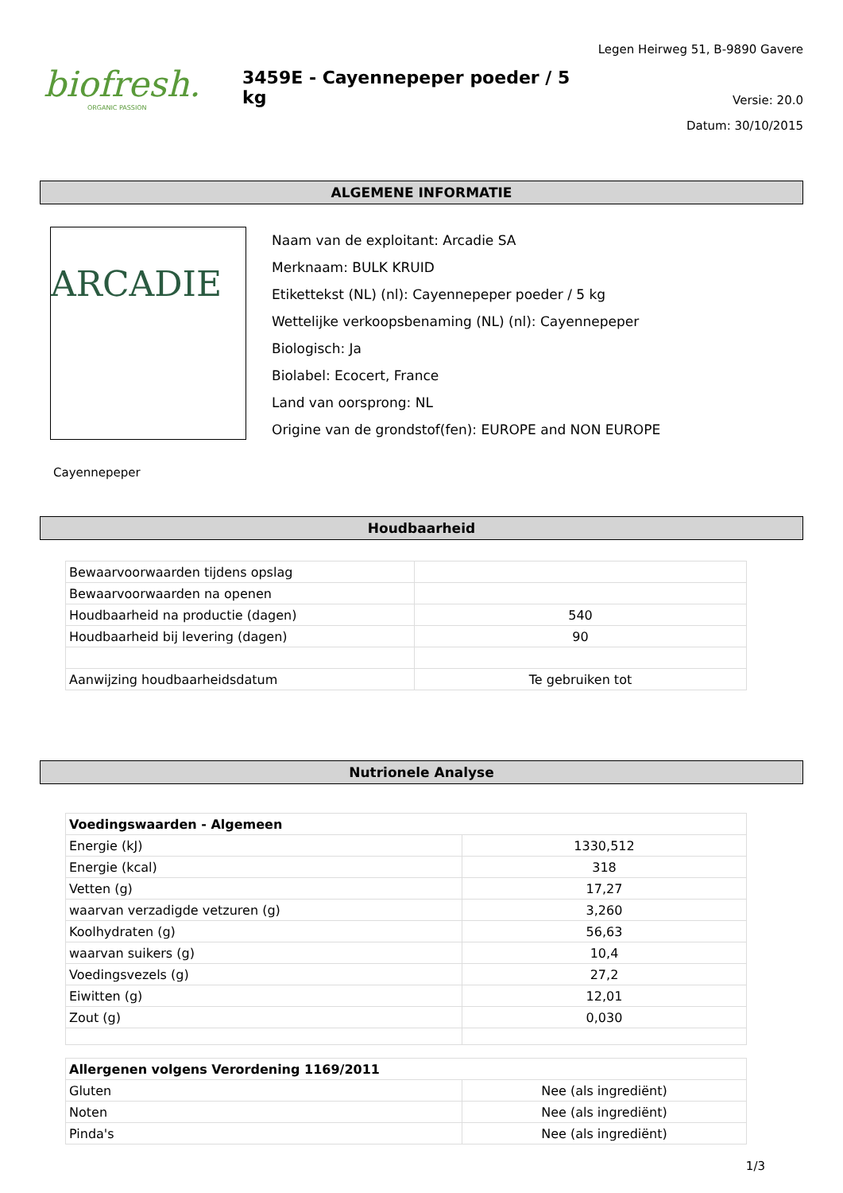biofresh.
ORGANIC PASSION
3459E - Cayennepeper poeder / 5 kg
Legen Heirweg 51, B-9890 Gavere
Versie: 20.0
Datum: 30/10/2015
ALGEMENE INFORMATIE
ARCADIE
Naam van de exploitant: Arcadie SA
Merknaam: BULK KRUID
Etikettekst (NL) (nl): Cayennepeper poeder / 5 kg
Wettelijke verkoopsbenaming (NL) (nl): Cayennepeper
Biologisch: Ja
Biolabel: Ecocert, France
Land van oorsprong: NL
Origine van de grondstof(fen): EUROPE and NON EUROPE
Cayennepeper
Houdbaarheid
| Bewaarvoorwaarden tijdens opslag | |
| Bewaarvoorwaarden na openen | |
| Houdbaarheid na productie (dagen) | 540 |
| Houdbaarheid bij levering (dagen) | 90 |
| Aanwijzing houdbaarheidsdatum | Te gebruiken tot |
Nutrionele Analyse
| Voedingswaarden - Algemeen | |
| Energie (kJ) | 1330,512 |
| Energie (kcal) | 318 |
| Vetten (g) | 17,27 |
| waarvan verzadigde vetzuren (g) | 3,260 |
| Koolhydraten (g) | 56,63 |
| waarvan suikers (g) | 10,4 |
| Voedingsvezels (g) | 27,2 |
| Eiwitten (g) | 12,01 |
| Zout (g) | 0,030 |
| Allergenen volgens Verordening 1169/2011 | |
| Gluten | Nee (als ingrediënt) |
| Noten | Nee (als ingrediënt) |
| Pinda's | Nee (als ingrediënt) |
1/3